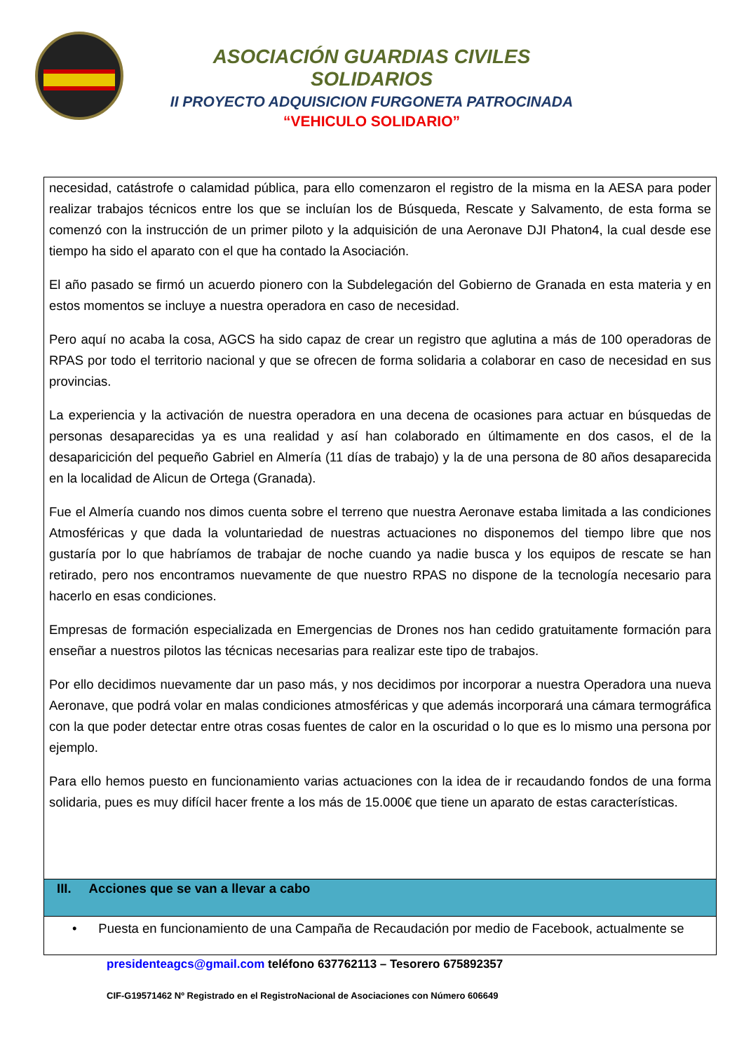ASOCIACIÓN GUARDIAS CIVILES SOLIDARIOS
II PROYECTO ADQUISICION FURGONETA PATROCINADA
“VEHICULO SOLIDARIO”
necesidad, catástrofe o calamidad pública, para ello comenzaron el registro de la misma en la AESA para poder realizar trabajos técnicos entre los que se incluían los de Búsqueda, Rescate y Salvamento, de esta forma se comenzó con la instrucción de un primer piloto y la adquisición de una Aeronave DJI Phaton4, la cual desde ese tiempo ha sido el aparato con el que ha contado la Asociación.
El año pasado se firmó un acuerdo pionero con la Subdelegación del Gobierno de Granada en esta materia y en estos momentos se incluye a nuestra operadora en caso de necesidad.
Pero aquí no acaba la cosa, AGCS ha sido capaz de crear un registro que aglutina a más de 100 operadoras de RPAS por todo el territorio nacional y que se ofrecen de forma solidaria a colaborar en caso de necesidad en sus provincias.
La experiencia y la activación de nuestra operadora en una decena de ocasiones para actuar en búsquedas de personas desaparecidas ya es una realidad y así han colaborado en últimamente en dos casos, el de la desaparicición del pequeño Gabriel en Almería (11 días de trabajo) y la de una persona de 80 años desaparecida en la localidad de Alicun de Ortega (Granada).
Fue el Almería cuando nos dimos cuenta sobre el terreno que nuestra Aeronave estaba limitada a las condiciones Atmosféricas y que dada la voluntariedad de nuestras actuaciones no disponemos del tiempo libre que nos gustaría por lo que habríamos de trabajar de noche cuando ya nadie busca y los equipos de rescate se han retirado, pero nos encontramos nuevamente de que nuestro RPAS no dispone de la tecnología necesario para hacerlo en esas condiciones.
Empresas de formación especializada en Emergencias de Drones nos han cedido gratuitamente formación para enseñar a nuestros pilotos las técnicas necesarias para realizar este tipo de trabajos.
Por ello decidimos nuevamente dar un paso más, y nos decidimos por incorporar a nuestra Operadora una nueva Aeronave, que podrá volar en malas condiciones atmosféricas y que además incorporará una cámara termográfica con la que poder detectar entre otras cosas fuentes de calor en la oscuridad o lo que es lo mismo una persona por ejemplo.
Para ello hemos puesto en funcionamiento varias actuaciones con la idea de ir recaudando fondos de una forma solidaria, pues es muy difícil hacer frente a los más de 15.000€ que tiene un aparato de estas características.
III. Acciones que se van a llevar a cabo
• Puesta en funcionamiento de una Campaña de Recaudación por medio de Facebook, actualmente se
presidenteagcs@gmail.com teléfono 637762113 – Tesorero 675892357
CIF-G19571462 Nº Registrado en el RegistroNacional de Asociaciones con Número 606649